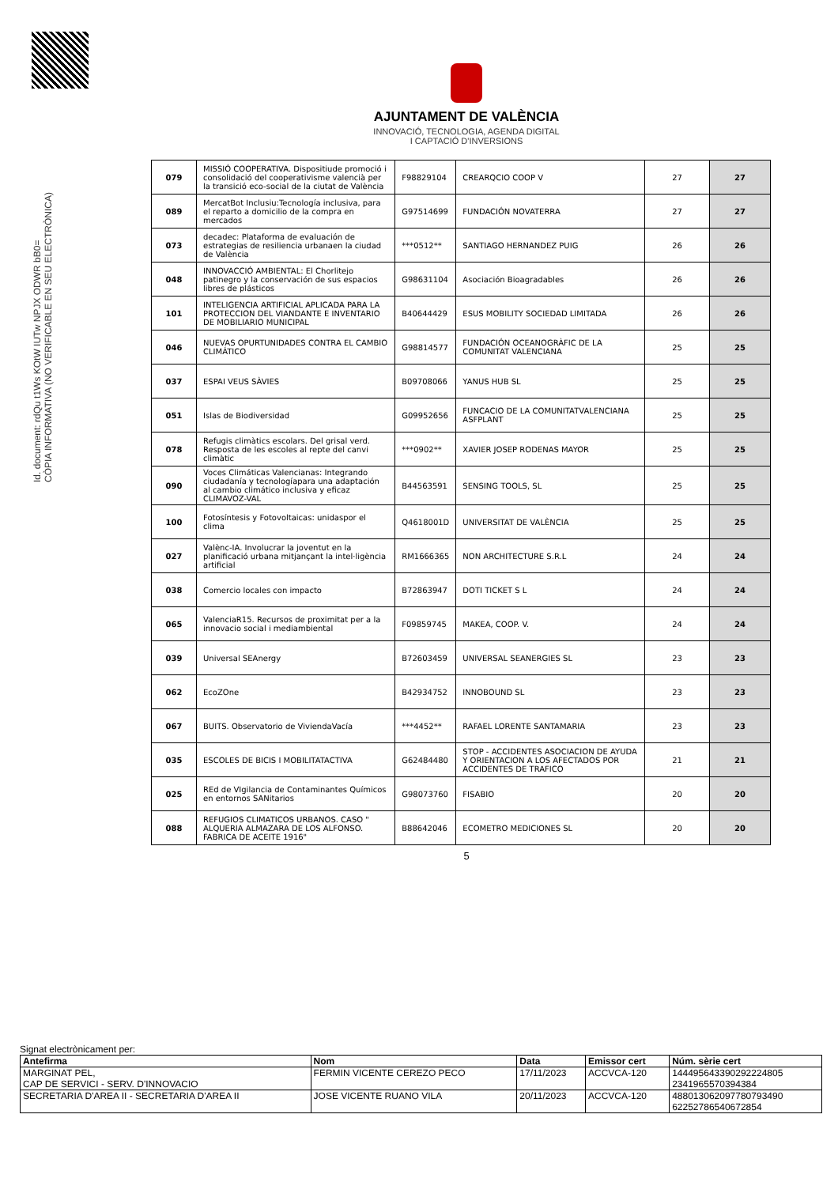Id. document: rdQu t1Ws KOtW IUTw NPJX ODWR bB0=
CÒPIA INFORMATIVA (NO VERIFICABLE EN SEU ELECTRÒNICA)
AJUNTAMENT DE VALÈNCIA
INNOVACIÓ, TECNOLOGIA, AGENDA DIGITAL
I CAPTACIÓ D'INVERSIONS
| 079 | MISSIÓ COOPERATIVA. Dispositiude promoció i consolidació del cooperativisme valencià per la transició eco-social de la ciutat de València | F98829104 | CREARQCIO COOP V | 27 | 27 |
| 089 | MercatBot Inclusiu:Tecnología inclusiva, para el reparto a domicilio de la compra en mercados | G97514699 | FUNDACIÓN NOVATERRA | 27 | 27 |
| 073 | decadec: Plataforma de evaluación de estrategias de resiliencia urbanaen la ciudad de València | ***0512** | SANTIAGO HERNANDEZ PUIG | 26 | 26 |
| 048 | INNOVACCIÓ AMBIENTAL: El Chorlitejo patinegro y la conservación de sus espacios libres de plásticos | G98631104 | Asociación Bioagradables | 26 | 26 |
| 101 | INTELIGENCIA ARTIFICIAL APLICADA PARA LA PROTECCION DEL VIANDANTE E INVENTARIO DE MOBILIARIO MUNICIPAL | B40644429 | ESUS MOBILITY SOCIEDAD LIMITADA | 26 | 26 |
| 046 | NUEVAS OPURTUNIDADES CONTRA EL CAMBIO CLIMÁTICO | G98814577 | FUNDACIÓN OCEANOGRÀFIC DE LA COMUNITAT VALENCIANA | 25 | 25 |
| 037 | ESPAI VEUS SÀVIES | B09708066 | YANUS HUB SL | 25 | 25 |
| 051 | Islas de Biodiversidad | G09952656 | FUNCACIO DE LA COMUNITATVALENCIANA ASFPLANT | 25 | 25 |
| 078 | Refugis climàtics escolars. Del grisal verd. Resposta de les escoles al repte del canvi climàtic | ***0902** | XAVIER JOSEP RODENAS MAYOR | 25 | 25 |
| 090 | Voces Climáticas Valencianas: Integrando ciudadanía y tecnologíapara una adaptación al cambio climático inclusiva y eficaz CLIMAVOZ-VAL | B44563591 | SENSING TOOLS, SL | 25 | 25 |
| 100 | Fotosíntesis y Fotovoltaicas: unidaspor el clima | Q4618001D | UNIVERSITAT DE VALÈNCIA | 25 | 25 |
| 027 | Valènc-IA. Involucrar la joventut en la planificació urbana mitjançant la intel·ligència artificial | RM1666365 | NON ARCHITECTURE S.R.L | 24 | 24 |
| 038 | Comercio locales con impacto | B72863947 | DOTI TICKET S L | 24 | 24 |
| 065 | ValenciaR15. Recursos de proximitat per a la innovacio social i mediambiental | F09859745 | MAKEA, COOP. V. | 24 | 24 |
| 039 | Universal SEAnergy | B72603459 | UNIVERSAL SEANERGIES SL | 23 | 23 |
| 062 | EcoZOne | B42934752 | INNOBOUND SL | 23 | 23 |
| 067 | BUITS. Observatorio de ViviendaVacía | ***4452** | RAFAEL LORENTE SANTAMARIA | 23 | 23 |
| 035 | ESCOLES DE BICIS I MOBILITATACTIVA | G62484480 | STOP - ACCIDENTES ASOCIACION DE AYUDA Y ORIENTACION A LOS AFECTADOS POR ACCIDENTES DE TRAFICO | 21 | 21 |
| 025 | REd de VIgilancia de Contaminantes Químicos en entornos SANitarios | G98073760 | FISABIO | 20 | 20 |
| 088 | REFUGIOS CLIMATICOS URBANOS. CASO " ALQUERIA ALMAZARA DE LOS ALFONSO. FABRICA DE ACEITE 1916" | B88642046 | ECOMETRO MEDICIONES SL | 20 | 20 |
5
Signat electrònicament per:
| Antefirma | Nom | Data | Emissor cert | Núm. sèrie cert |
| --- | --- | --- | --- | --- |
| MARGINAT PEL, CAP DE SERVICI - SERV. D'INNOVACIO | FERMIN VICENTE CEREZO PECO | 17/11/2023 | ACCVCA-120 | 144495643390292224805 2341965570394384 |
| SECRETARIA D'AREA II - SECRETARIA D'AREA II | JOSE VICENTE RUANO VILA | 20/11/2023 | ACCVCA-120 | 488013062097780793490 62252786540672854 |